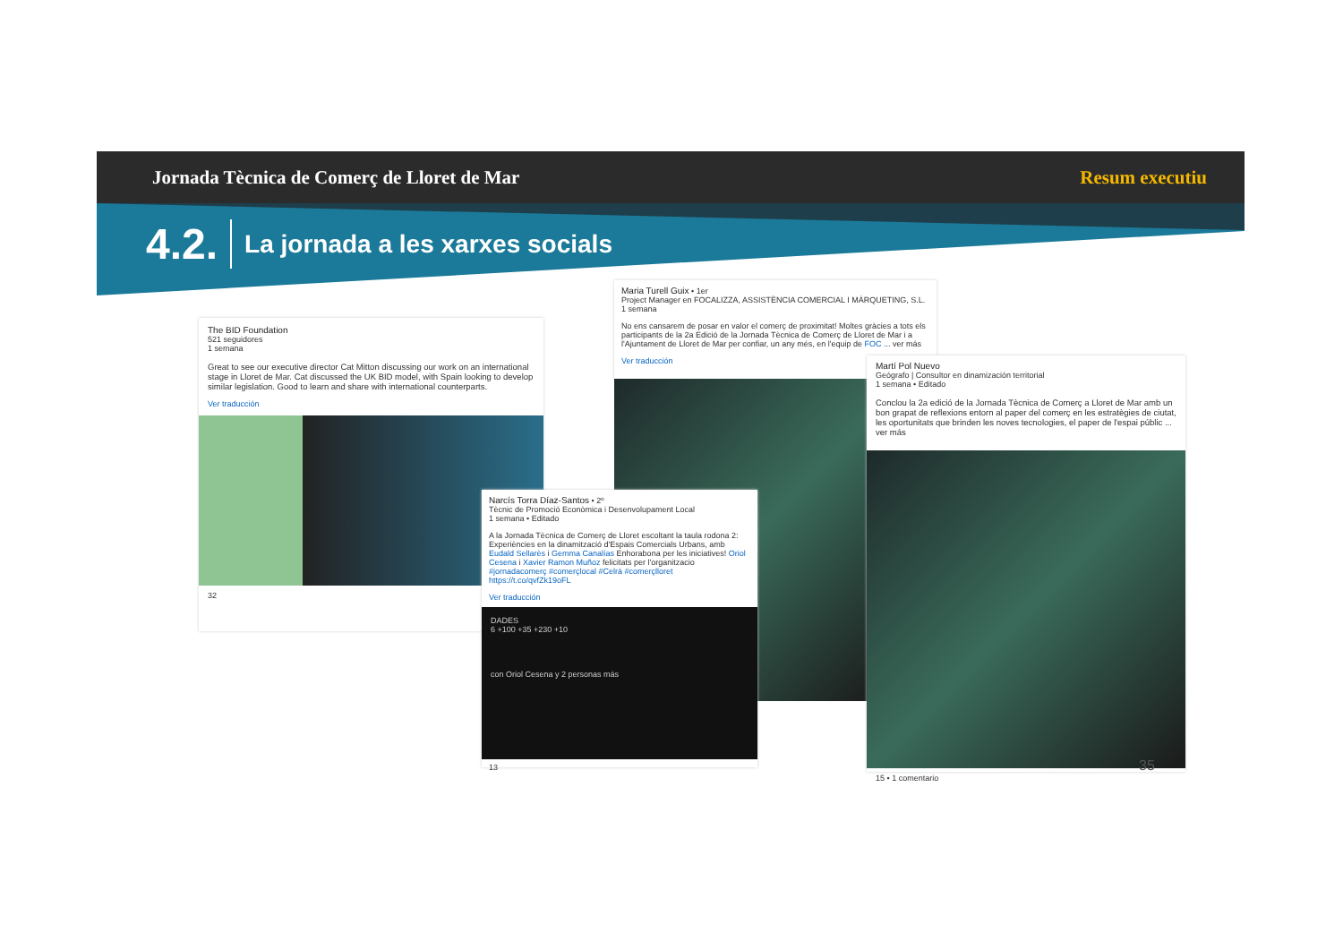Jornada Tècnica de Comerç de Lloret de Mar Resum executiu
4.2. La jornada a les xarxes socials
The BID Foundation
521 seguidores
1 semana
Great to see our executive director Cat Mitton discussing our work on an international stage in Lloret de Mar. Cat discussed the UK BID model, with Spain looking to develop similar legislation. Good to learn and share with international counterparts.
Ver traducción
32
Maria Turell Guix • 1er
Project Manager en FOCALIZZA, ASSISTÈNCIA COMERCIAL I MÀRQUETING, S.L.
1 semana
No ens cansarem de posar en valor el comerç de proximitat! Moltes gràcies a tots els participants de la 2a Edició de la Jornada Tècnica de Comerç de Lloret de Mar i a l'Ajuntament de Lloret de Mar per confiar, un any més, en l'equip de FOC ... ver más
Ver traducción
Narcís Torra Díaz-Santos • 2º
Tècnic de Promoció Econòmica i Desenvolupament Local
1 semana • Editado
A la Jornada Tècnica de Comerç de Lloret escoltant la taula rodona 2: Experiències en la dinamització d'Espais Comercials Urbans, amb Eudald Sellarès i Gemma Canalías Enhorabona per les iniciatives! Oriol Cesena i Xavier Ramon Muñoz felicitats per l'organitzacio #jornadacomerç #comerçlocal #Celrà #comerçlloret https://t.co/qvfZk19oFL
Ver traducción
DADES
6 +100 +35 +230 +10
con Oriol Cesena y 2 personas más
13
Martí Pol Nuevo
Geógrafo | Consultor en dinamización territorial
1 semana • Editado
Conclou la 2a edició de la Jornada Tècnica de Comerç a Lloret de Mar amb un bon grapat de reflexions entorn al paper del comerç en les estratègies de ciutat, les oportunitats que brinden les noves tecnologies, el paper de l'espai públic ... ver más
15 • 1 comentario
35